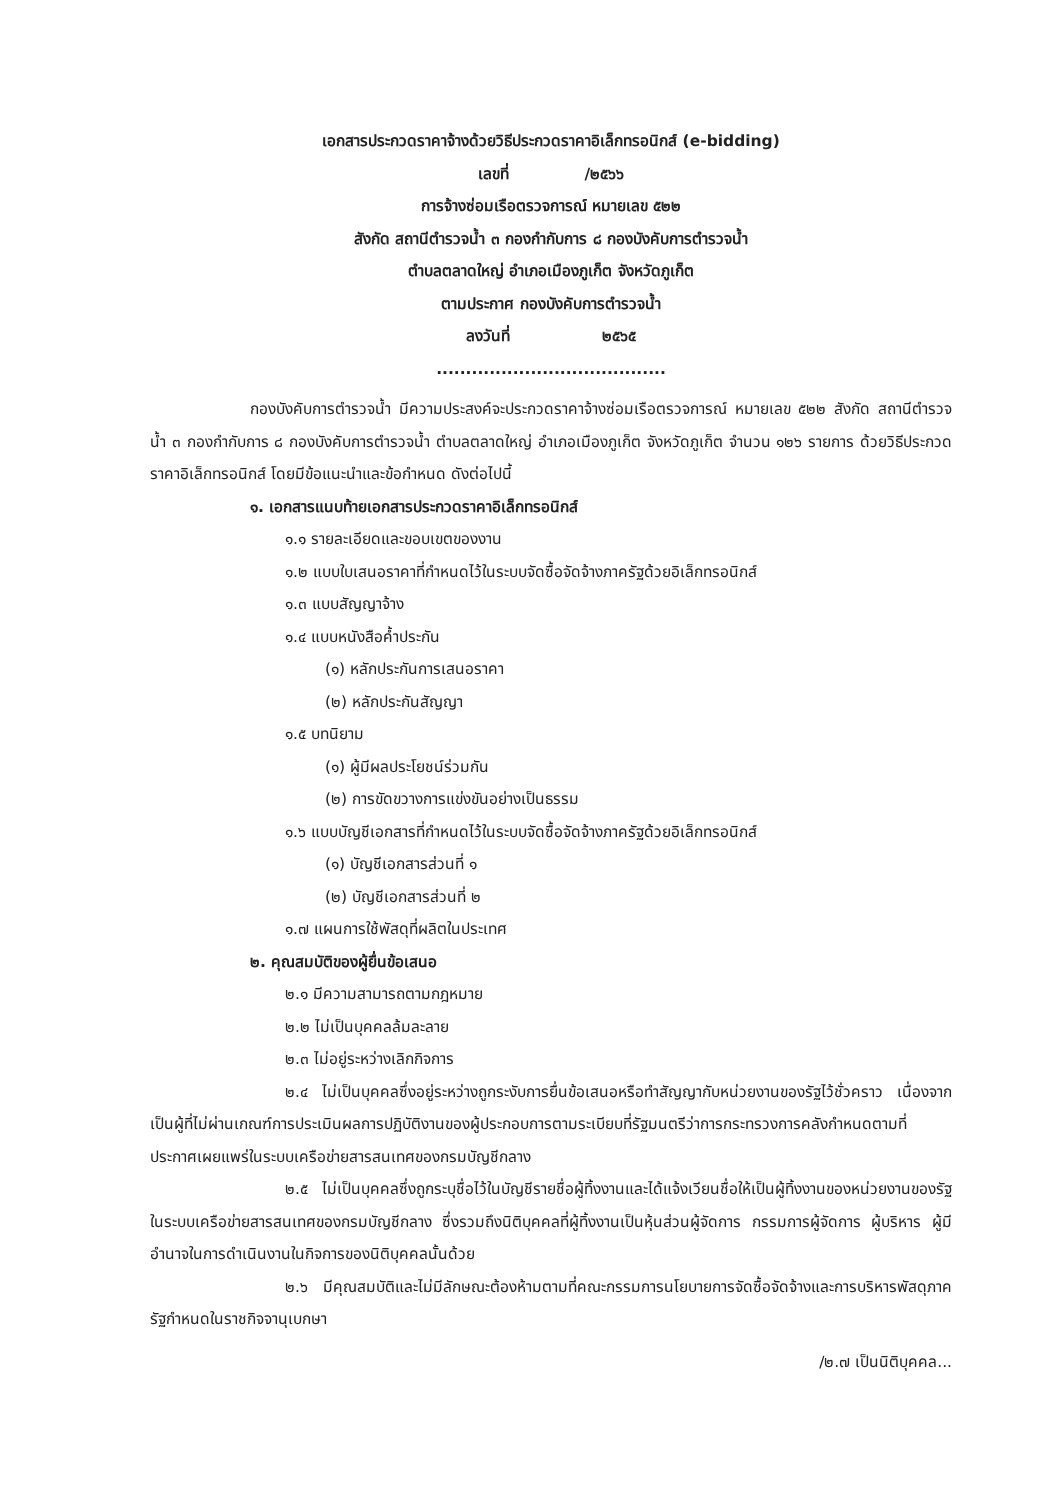เอกสารประกวดราคาจ้างด้วยวิธีประกวดราคาอิเล็กทรอนิกส์ (e-bidding)
เลขที่ /๒๕๖๖
การจ้างซ่อมเรือตรวจการณ์ หมายเลข ๕๒๒
สังกัด สถานีตำรวจน้ำ ๓ กองกำกับการ ๘ กองบังคับการตำรวจน้ำ
ตำบลตลาดใหญ่ อำเภอเมืองภูเก็ต จังหวัดภูเก็ต
ตามประกาศ กองบังคับการตำรวจน้ำ
ลงวันที่ ๒๕๖๕
.......................................
กองบังคับการตำรวจน้ำ มีความประสงค์จะประกวดราคาจ้างซ่อมเรือตรวจการณ์ หมายเลข ๕๒๒ สังกัด สถานีตำรวจน้ำ ๓ กองกำกับการ ๘ กองบังคับการตำรวจน้ำ ตำบลตลาดใหญ่ อำเภอเมืองภูเก็ต จังหวัดภูเก็ต จำนวน ๑๒๖ รายการ ด้วยวิธีประกวดราคาอิเล็กทรอนิกส์ โดยมีข้อแนะนำและข้อกำหนด ดังต่อไปนี้
๑. เอกสารแนบท้ายเอกสารประกวดราคาอิเล็กทรอนิกส์
๑.๑ รายละเอียดและขอบเขตของงาน
๑.๒ แบบใบเสนอราคาที่กำหนดไว้ในระบบจัดซื้อจัดจ้างภาครัฐด้วยอิเล็กทรอนิกส์
๑.๓ แบบสัญญาจ้าง
๑.๔ แบบหนังสือค้ำประกัน
(๑) หลักประกันการเสนอราคา
(๒) หลักประกันสัญญา
๑.๕ บทนิยาม
(๑) ผู้มีผลประโยชน์ร่วมกัน
(๒) การขัดขวางการแข่งขันอย่างเป็นธรรม
๑.๖ แบบบัญชีเอกสารที่กำหนดไว้ในระบบจัดซื้อจัดจ้างภาครัฐด้วยอิเล็กทรอนิกส์
(๑) บัญชีเอกสารส่วนที่ ๑
(๒) บัญชีเอกสารส่วนที่ ๒
๑.๗ แผนการใช้พัสดุที่ผลิตในประเทศ
๒. คุณสมบัติของผู้ยื่นข้อเสนอ
๒.๑ มีความสามารถตามกฎหมาย
๒.๒ ไม่เป็นบุคคลล้มละลาย
๒.๓ ไม่อยู่ระหว่างเลิกกิจการ
๒.๔ ไม่เป็นบุคคลซึ่งอยู่ระหว่างถูกระงับการยื่นข้อเสนอหรือทำสัญญากับหน่วยงานของรัฐไว้ชั่วคราว เนื่องจากเป็นผู้ที่ไม่ผ่านเกณฑ์การประเมินผลการปฏิบัติงานของผู้ประกอบการตามระเบียบที่รัฐมนตรีว่าการกระทรวงการคลังกำหนดตามที่ประกาศเผยแพร่ในระบบเครือข่ายสารสนเทศของกรมบัญชีกลาง
๒.๕ ไม่เป็นบุคคลซึ่งถูกระบุชื่อไว้ในบัญชีรายชื่อผู้ทิ้งงานและได้แจ้งเวียนชื่อให้เป็นผู้ทิ้งงานของหน่วยงานของรัฐในระบบเครือข่ายสารสนเทศของกรมบัญชีกลาง ซึ่งรวมถึงนิติบุคคลที่ผู้ทิ้งงานเป็นหุ้นส่วนผู้จัดการ กรรมการผู้จัดการ ผู้บริหาร ผู้มีอำนาจในการดำเนินงานในกิจการของนิติบุคคลนั้นด้วย
๒.๖ มีคุณสมบัติและไม่มีลักษณะต้องห้ามตามที่คณะกรรมการนโยบายการจัดซื้อจัดจ้างและการบริหารพัสดุภาครัฐกำหนดในราชกิจจานุเบกษา
/๒.๗ เป็นนิติบุคคล...